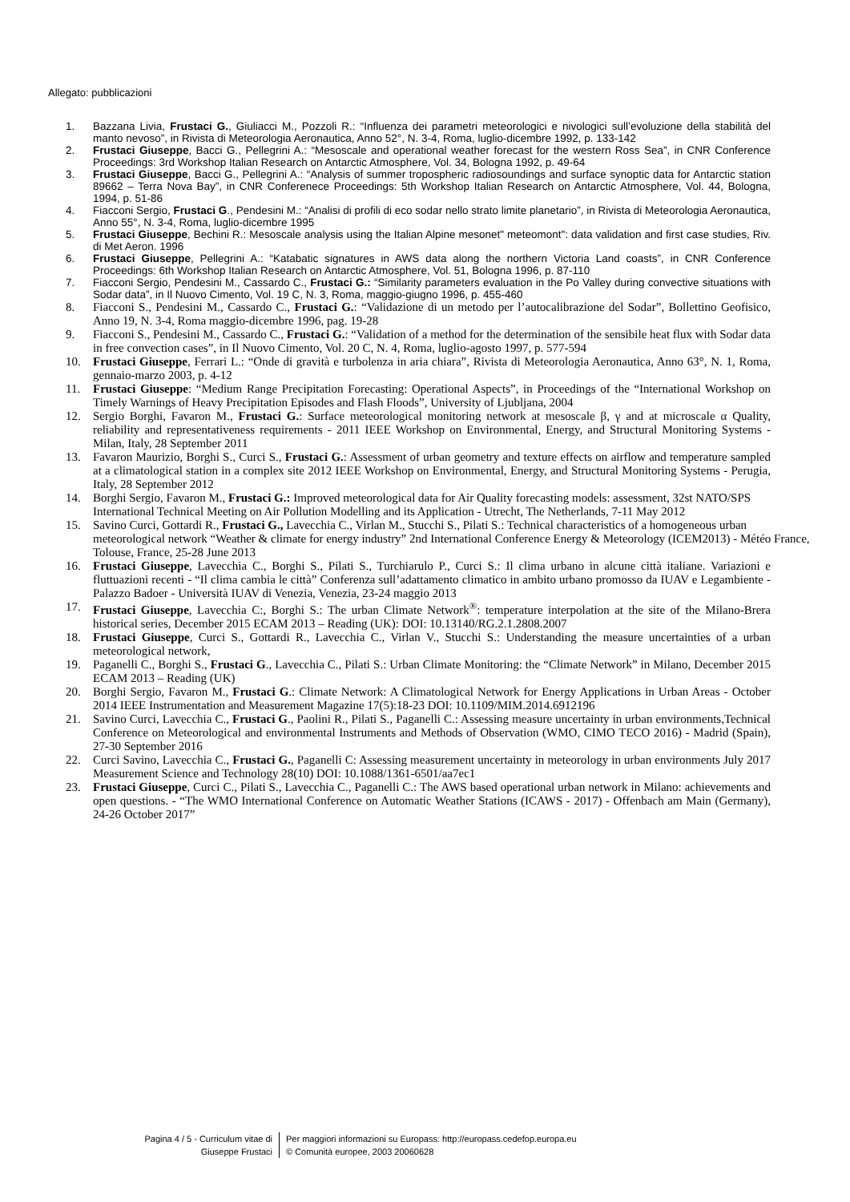Allegato: pubblicazioni
1. Bazzana Livia, Frustaci G., Giuliacci M., Pozzoli R.: “Influenza dei parametri meteorologici e nivologici sull’evoluzione della stabilità del manto nevoso”, in Rivista di Meteorologia Aeronautica, Anno 52°, N. 3-4, Roma, luglio-dicembre 1992, p. 133-142
2. Frustaci Giuseppe, Bacci G., Pellegrini A.: “Mesoscale and operational weather forecast for the western Ross Sea”, in CNR Conference Proceedings: 3rd Workshop Italian Research on Antarctic Atmosphere, Vol. 34, Bologna 1992, p. 49-64
3. Frustaci Giuseppe, Bacci G., Pellegrini A.: “Analysis of summer tropospheric radiosoundings and surface synoptic data for Antarctic station 89662 – Terra Nova Bay”, in CNR Conferenece Proceedings: 5th Workshop Italian Research on Antarctic Atmosphere, Vol. 44, Bologna, 1994, p. 51-86
4. Fiacconi Sergio, Frustaci G., Pendesini M.: “Analisi di profili di eco sodar nello strato limite planetario”, in Rivista di Meteorologia Aeronautica, Anno 55°, N. 3-4, Roma, luglio-dicembre 1995
5. Frustaci Giuseppe, Bechini R.: Mesoscale analysis using the Italian Alpine mesonet" meteomont": data validation and first case studies, Riv. di Met Aeron. 1996
6. Frustaci Giuseppe, Pellegrini A.: “Katabatic signatures in AWS data along the northern Victoria Land coasts”, in CNR Conference Proceedings: 6th Workshop Italian Research on Antarctic Atmosphere, Vol. 51, Bologna 1996, p. 87-110
7. Fiacconi Sergio, Pendesini M., Cassardo C., Frustaci G.: “Similarity parameters evaluation in the Po Valley during convective situations with Sodar data”, in Il Nuovo Cimento, Vol. 19 C, N. 3, Roma, maggio-giugno 1996, p. 455-460
8. Fiacconi S., Pendesini M., Cassardo C., Frustaci G.: “Validazione di un metodo per l’autocalibrazione del Sodar”, Bollettino Geofisico, Anno 19, N. 3-4, Roma maggio-dicembre 1996, pag. 19-28
9. Fiacconi S., Pendesini M., Cassardo C., Frustaci G.: “Validation of a method for the determination of the sensibile heat flux with Sodar data in free convection cases”, in Il Nuovo Cimento, Vol. 20 C, N. 4, Roma, luglio-agosto 1997, p. 577-594
10. Frustaci Giuseppe, Ferrari L.: “Onde di gravità e turbolenza in aria chiara”, Rivista di Meteorologia Aeronautica, Anno 63°, N. 1, Roma, gennaio-marzo 2003, p. 4-12
11. Frustaci Giuseppe: “Medium Range Precipitation Forecasting: Operational Aspects”, in Proceedings of the “International Workshop on Timely Warnings of Heavy Precipitation Episodes and Flash Floods”, University of Ljubljana, 2004
12. Sergio Borghi, Favaron M., Frustaci G.: Surface meteorological monitoring network at mesoscale β, γ and at microscale α Quality, reliability and representativeness requirements - 2011 IEEE Workshop on Environmental, Energy, and Structural Monitoring Systems - Milan, Italy, 28 September 2011
13. Favaron Maurizio, Borghi S., Curci S., Frustaci G.: Assessment of urban geometry and texture effects on airflow and temperature sampled at a climatological station in a complex site 2012 IEEE Workshop on Environmental, Energy, and Structural Monitoring Systems - Perugia, Italy, 28 September 2012
14. Borghi Sergio, Favaron M., Frustaci G.: Improved meteorological data for Air Quality forecasting models: assessment, 32st NATO/SPS International Technical Meeting on Air Pollution Modelling and its Application - Utrecht, The Netherlands, 7-11 May 2012
15. Savino Curci, Gottardi R., Frustaci G., Lavecchia C., Virlan M., Stucchi S., Pilati S.: Technical characteristics of a homogeneous urban meteorological network “Weather & climate for energy industry” 2nd International Conference Energy & Meteorology (ICEM2013) - Météo France, Tolouse, France, 25-28 June 2013
16. Frustaci Giuseppe, Lavecchia C., Borghi S., Pilati S., Turchiarulo P., Curci S.: Il clima urbano in alcune città italiane. Variazioni e fluttuazioni recenti - “Il clima cambia le città” Conferenza sull’adattamento climatico in ambito urbano promosso da IUAV e Legambiente - Palazzo Badoer - Università IUAV di Venezia, Venezia, 23-24 maggio 2013
17. Frustaci Giuseppe, Lavecchia C:, Borghi S.: The urban Climate Network<sup>®</sup>: temperature interpolation at the site of the Milano-Brera historical series, December 2015 ECAM 2013 – Reading (UK): DOI: 10.13140/RG.2.1.2808.2007
18. Frustaci Giuseppe, Curci S., Gottardi R., Lavecchia C., Virlan V., Stucchi S.: Understanding the measure uncertainties of a urban meteorological network,
19. Paganelli C., Borghi S., Frustaci G., Lavecchia C., Pilati S.: Urban Climate Monitoring: the “Climate Network” in Milano, December 2015 ECAM 2013 – Reading (UK)
20. Borghi Sergio, Favaron M., Frustaci G.: Climate Network: A Climatological Network for Energy Applications in Urban Areas - October 2014 IEEE Instrumentation and Measurement Magazine 17(5):18-23 DOI: 10.1109/MIM.2014.6912196
21. Savino Curci, Lavecchia C., Frustaci G., Paolini R., Pilati S., Paganelli C.: Assessing measure uncertainty in urban environments,Technical Conference on Meteorological and environmental Instruments and Methods of Observation (WMO, CIMO TECO 2016) - Madrid (Spain), 27-30 September 2016
22. Curci Savino, Lavecchia C., Frustaci G., Paganelli C: Assessing measurement uncertainty in meteorology in urban environments July 2017 Measurement Science and Technology 28(10) DOI: 10.1088/1361-6501/aa7ec1
23. Frustaci Giuseppe, Curci C., Pilati S., Lavecchia C., Paganelli C.: The AWS based operational urban network in Milano: achievements and open questions. - “The WMO International Conference on Automatic Weather Stations (ICAWS - 2017) - Offenbach am Main (Germany), 24-26 October 2017”
Pagina 4 / 5 - Curriculum vitae di
Giuseppe Frustaci
Per maggiori informazioni su Europass: http://europass.cedefop.europa.eu
© Comunità europee, 2003 20060628